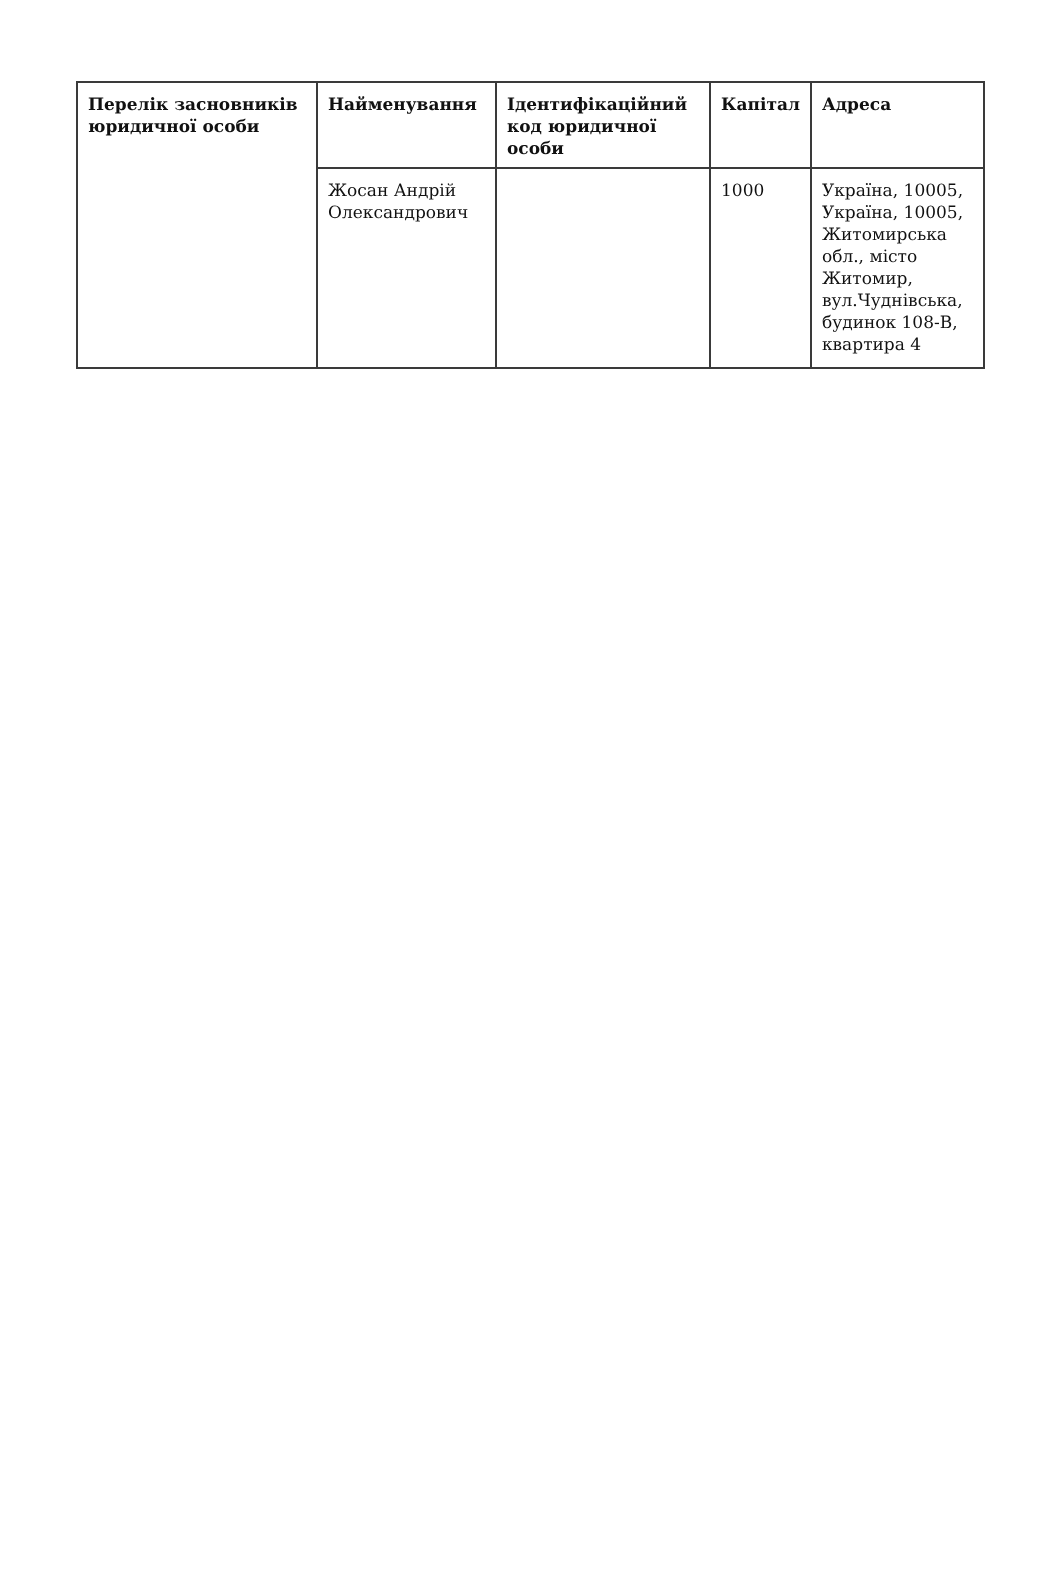| Перелік засновників юридичної особи | Найменування | Ідентифікаційний код юридичної особи | Капітал | Адреса |
| --- | --- | --- | --- | --- |
| | Жосан Андрій Олександрович | | 1000 | Україна, 10005, Україна, 10005, Житомирська обл., місто Житомир, вул.Чуднівська, будинок 108-В, квартира 4 |